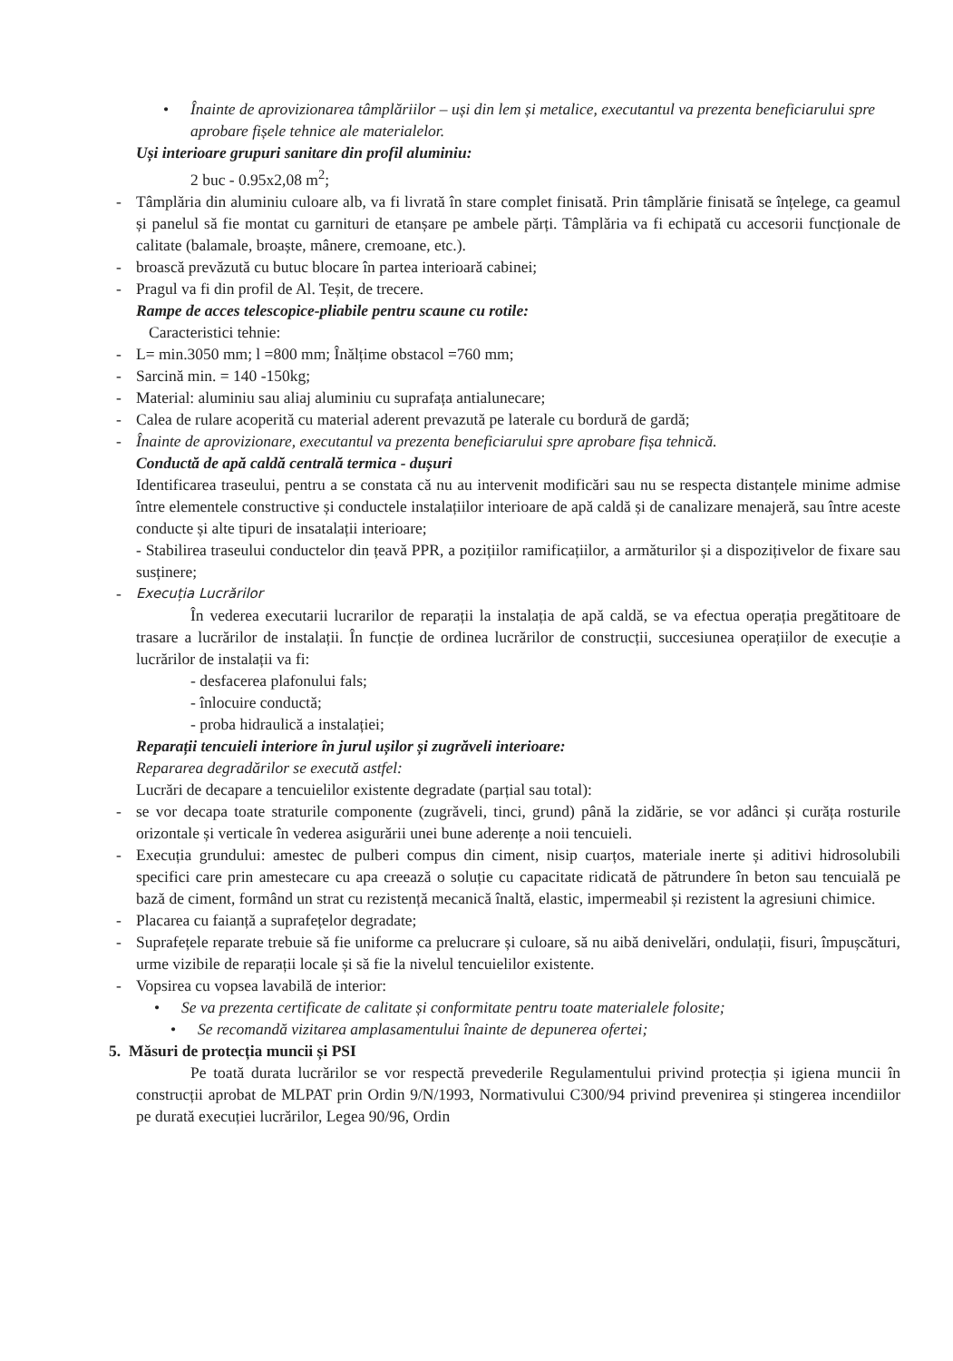• Înainte de aprovizionarea tâmplăriilor – uși din lem și metalice, executantul va prezenta beneficiarului spre aprobare fișele tehnice ale materialelor.
Uși interioare grupuri sanitare din profil aluminiu:
2 buc - 0.95x2,08 m<sup>2</sup>;
- Tâmplăria din aluminiu culoare alb, va fi livrată în stare complet finisată. Prin tâmplărie finisată se înțelege, ca geamul și panelul să fie montat cu garnituri de etanșare pe ambele părți. Tâmplăria va fi echipată cu accesorii funcționale de calitate (balamale, broaște, mânere, cremoane, etc.).
- broască prevăzută cu butuc blocare în partea interioară cabinei;
- Pragul va fi din profil de Al. Teșit, de trecere.
Rampe de acces telescopice-pliabile pentru scaune cu rotile:
Caracteristici tehnie:
- L= min.3050 mm; l =800 mm; Înălțime obstacol =760 mm;
- Sarcină min. = 140 -150kg;
- Material: aluminiu sau aliaj aluminiu cu suprafața antialunecare;
- Calea de rulare acoperită cu material aderent prevazută pe laterale cu bordură de gardă;
- Înainte de aprovizionare, executantul va prezenta beneficiarului spre aprobare fișa tehnică.
Conductă de apă caldă centrală termica - dușuri
Identificarea traseului, pentru a se constata că nu au intervenit modificări sau nu se respecta distanțele minime admise între elementele constructive și conductele instalațiilor interioare de apă caldă și de canalizare menajeră, sau între aceste conducte și alte tipuri de insatalații interioare;
- Stabilirea traseului conductelor din țeavă PPR, a pozițiilor ramificațiilor, a armăturilor și a dispozițivelor de fixare sau susținere;
- Execuția Lucrărilor
În vederea executarii lucrarilor de reparații la instalația de apă caldă, se va efectua operația pregătitoare de trasare a lucrărilor de instalații. În funcție de ordinea lucrărilor de construcții, succesiunea operațiilor de execuție a lucrărilor de instalații va fi:
- desfacerea plafonului fals;
- înlocuire conductă;
- proba hidraulică a instalației;
Reparații tencuieli interiore în jurul ușilor și zugrăveli interioare:
Repararea degradărilor se execută astfel:
Lucrări de decapare a tencuielilor existente degradate (parțial sau total):
- se vor decapa toate straturile componente (zugrăveli, tinci, grund) până la zidărie, se vor adânci și curăța rosturile orizontale și verticale în vederea asigurării unei bune aderențe a noii tencuieli.
- Execuția grundului: amestec de pulberi compus din ciment, nisip cuarțos, materiale inerte și aditivi hidrosolubili specifici care prin amestecare cu apa creează o soluție cu capacitate ridicată de pătrundere în beton sau tencuială pe bază de ciment, formând un strat cu rezistență mecanică înaltă, elastic, impermeabil și rezistent la agresiuni chimice.
- Placarea cu faianță a suprafețelor degradate;
- Suprafețele reparate trebuie să fie uniforme ca prelucrare și culoare, să nu aibă denivelări, ondulații, fisuri, împușcături, urme vizibile de reparații locale și să fie la nivelul tencuielilor existente.
- Vopsirea cu vopsea lavabilă de interior:
• Se va prezenta certificate de calitate și conformitate pentru toate materialele folosite;
• Se recomandă vizitarea amplasamentului înainte de depunerea ofertei;
5. Măsuri de protecția muncii și PSI
Pe toată durata lucrărilor se vor respectă prevederile Regulamentului privind protecția și igiena muncii în construcții aprobat de MLPAT prin Ordin 9/N/1993, Normativului C300/94 privind prevenirea și stingerea incendiilor pe durată execuției lucrărilor, Legea 90/96, Ordin